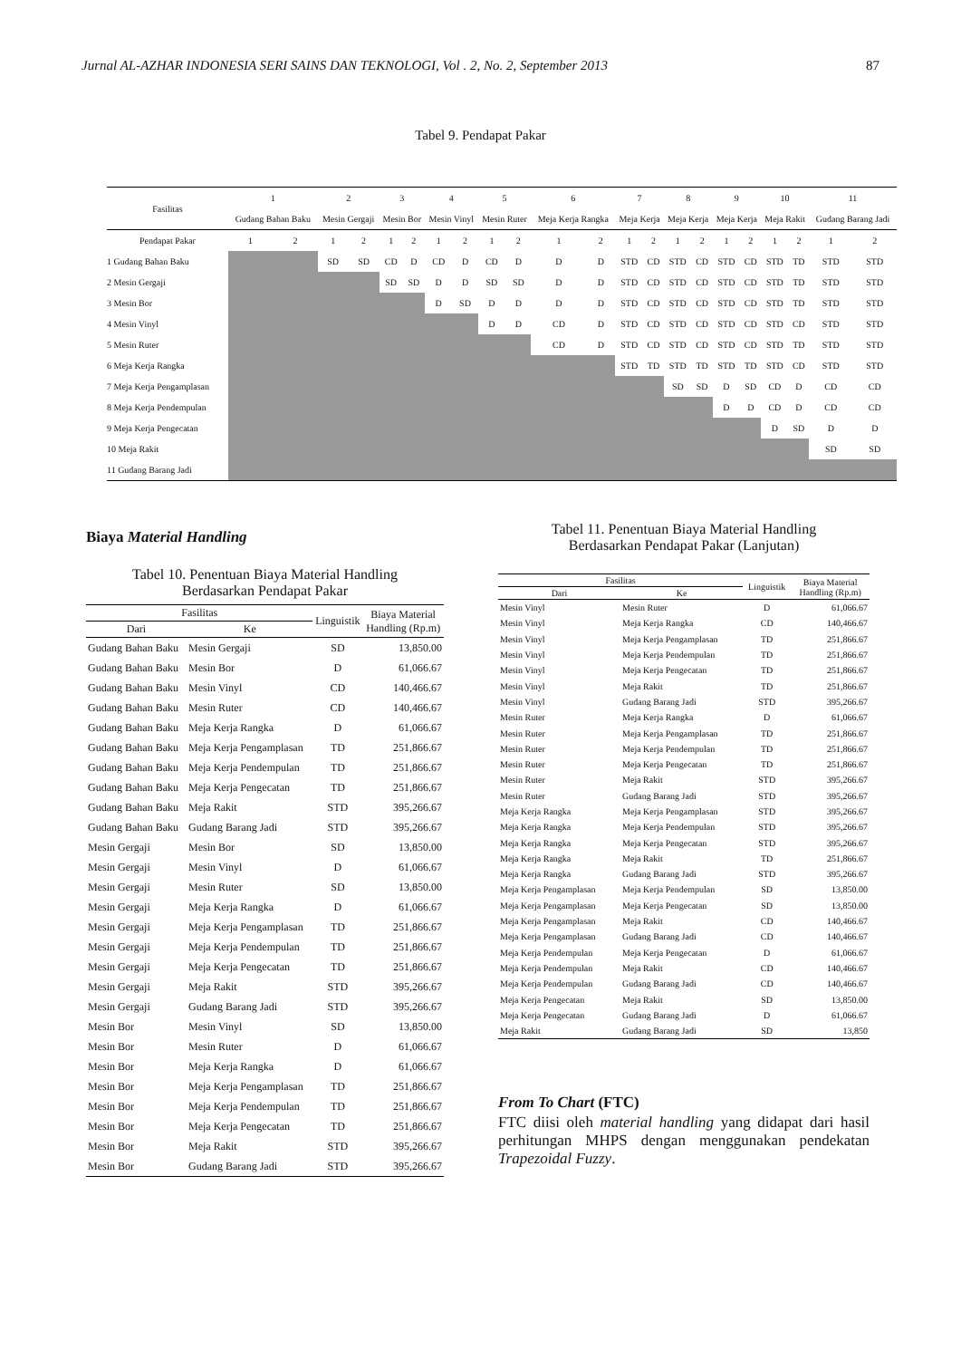Jurnal AL-AZHAR INDONESIA SERI SAINS DAN TEKNOLOGI, Vol . 2, No. 2, September 2013 87
Tabel 9. Pendapat Pakar
| Fasilitas | 1 | | 2 | | 3 | | 4 | | 5 | | 6 | | 7 | | 8 | | 9 | | 10 | | 11 | |
| --- | --- | --- | --- | --- | --- | --- | --- | --- | --- | --- | --- | --- | --- | --- | --- | --- | --- | --- | --- | --- | --- | --- |
| | Gudang Bahan Baku | | Mesin Gergaji | | Mesin Bor | | Mesin Vinyl | | Mesin Ruter | | Meja Kerja Rangka | | Meja Kerja | | Meja Kerja | | Meja Kerja | | Meja Rakit | | Gudang Barang Jadi | |
| Pendapat Pakar | 1 | 2 | 1 | 2 | 1 | 2 | 1 | 2 | 1 | 2 | 1 | 2 | 1 | 2 | 1 | 2 | 1 | 2 | 1 | 2 | 1 | 2 |
| 1 Gudang Bahan Baku | | | SD | SD | CD | D | CD | D | CD | D | D | D | STD | CD | STD | CD | STD | CD | STD | TD | STD | STD |
| 2 Mesin Gergaji | | | | | SD | SD | D | D | SD | SD | D | D | STD | CD | STD | CD | STD | CD | STD | TD | STD | STD |
| 3 Mesin Bor | | | | | | | D | SD | D | D | D | D | STD | CD | STD | CD | STD | CD | STD | TD | STD | STD |
| 4 Mesin Vinyl | | | | | | | | | D | D | CD | D | STD | CD | STD | CD | STD | CD | STD | CD | STD | STD |
| 5 Mesin Ruter | | | | | | | | | | | CD | D | STD | CD | STD | CD | STD | CD | STD | TD | STD | STD |
| 6 Meja Kerja Rangka | | | | | | | | | | | | | STD | TD | STD | TD | STD | TD | STD | CD | STD | STD |
| 7 Meja Kerja Pengamplasan | | | | | | | | | | | | | | | SD | SD | D | SD | CD | D | CD | CD |
| 8 Meja Kerja Pendempulan | | | | | | | | | | | | | | | | | D | D | CD | D | CD | CD |
| 9 Meja Kerja Pengecatan | | | | | | | | | | | | | | | | | | | D | SD | D | D |
| 10 Meja Rakit | | | | | | | | | | | | | | | | | | | | | SD | SD |
| 11 Gudang Barang Jadi | | | | | | | | | | | | | | | | | | | | | | |
Biaya Material Handling
Tabel 10. Penentuan Biaya Material Handling
Berdasarkan Pendapat Pakar
| Fasilitas | | Linguistik | Biaya Material Handling (Rp.m) |
| --- | --- | --- | --- |
| Dari | Ke | | |
| Gudang Bahan Baku | Mesin Gergaji | SD | 13,850.00 |
| Gudang Bahan Baku | Mesin Bor | D | 61,066.67 |
| Gudang Bahan Baku | Mesin Vinyl | CD | 140,466.67 |
| Gudang Bahan Baku | Mesin Ruter | CD | 140,466.67 |
| Gudang Bahan Baku | Meja Kerja Rangka | D | 61,066.67 |
| Gudang Bahan Baku | Meja Kerja Pengamplasan | TD | 251,866.67 |
| Gudang Bahan Baku | Meja Kerja Pendempulan | TD | 251,866.67 |
| Gudang Bahan Baku | Meja Kerja Pengecatan | TD | 251,866.67 |
| Gudang Bahan Baku | Meja Rakit | STD | 395,266.67 |
| Gudang Bahan Baku | Gudang Barang Jadi | STD | 395,266.67 |
| Mesin Gergaji | Mesin Bor | SD | 13,850.00 |
| Mesin Gergaji | Mesin Vinyl | D | 61,066.67 |
| Mesin Gergaji | Mesin Ruter | SD | 13,850.00 |
| Mesin Gergaji | Meja Kerja Rangka | D | 61,066.67 |
| Mesin Gergaji | Meja Kerja Pengamplasan | TD | 251,866.67 |
| Mesin Gergaji | Meja Kerja Pendempulan | TD | 251,866.67 |
| Mesin Gergaji | Meja Kerja Pengecatan | TD | 251,866.67 |
| Mesin Gergaji | Meja Rakit | STD | 395,266.67 |
| Mesin Gergaji | Gudang Barang Jadi | STD | 395,266.67 |
| Mesin Bor | Mesin Vinyl | SD | 13,850.00 |
| Mesin Bor | Mesin Ruter | D | 61,066.67 |
| Mesin Bor | Meja Kerja Rangka | D | 61,066.67 |
| Mesin Bor | Meja Kerja Pengamplasan | TD | 251,866.67 |
| Mesin Bor | Meja Kerja Pendempulan | TD | 251,866.67 |
| Mesin Bor | Meja Kerja Pengecatan | TD | 251,866.67 |
| Mesin Bor | Meja Rakit | STD | 395,266.67 |
| Mesin Bor | Gudang Barang Jadi | STD | 395,266.67 |
Tabel 11. Penentuan Biaya Material Handling
Berdasarkan Pendapat Pakar (Lanjutan)
| Fasilitas | | Linguistik | Biaya Material Handling (Rp.m) |
| --- | --- | --- | --- |
| Dari | Ke | | |
| Mesin Vinyl | Mesin Ruter | D | 61,066.67 |
| Mesin Vinyl | Meja Kerja Rangka | CD | 140,466.67 |
| Mesin Vinyl | Meja Kerja Pengamplasan | TD | 251,866.67 |
| Mesin Vinyl | Meja Kerja Pendempulan | TD | 251,866.67 |
| Mesin Vinyl | Meja Kerja Pengecatan | TD | 251,866.67 |
| Mesin Vinyl | Meja Rakit | TD | 251,866.67 |
| Mesin Vinyl | Gudang Barang Jadi | STD | 395,266.67 |
| Mesin Ruter | Meja Kerja Rangka | D | 61,066.67 |
| Mesin Ruter | Meja Kerja Pengamplasan | TD | 251,866.67 |
| Mesin Ruter | Meja Kerja Pendempulan | TD | 251,866.67 |
| Mesin Ruter | Meja Kerja Pengecatan | TD | 251,866.67 |
| Mesin Ruter | Meja Rakit | STD | 395,266.67 |
| Mesin Ruter | Gudang Barang Jadi | STD | 395,266.67 |
| Meja Kerja Rangka | Meja Kerja Pengamplasan | STD | 395,266.67 |
| Meja Kerja Rangka | Meja Kerja Pendempulan | STD | 395,266.67 |
| Meja Kerja Rangka | Meja Kerja Pengecatan | STD | 395,266.67 |
| Meja Kerja Rangka | Meja Rakit | TD | 251,866.67 |
| Meja Kerja Rangka | Gudang Barang Jadi | STD | 395,266.67 |
| Meja Kerja Pengamplasan | Meja Kerja Pendempulan | SD | 13,850.00 |
| Meja Kerja Pengamplasan | Meja Kerja Pengecatan | SD | 13,850.00 |
| Meja Kerja Pengamplasan | Meja Rakit | CD | 140,466.67 |
| Meja Kerja Pengamplasan | Gudang Barang Jadi | CD | 140,466.67 |
| Meja Kerja Pendempulan | Meja Kerja Pengecatan | D | 61,066.67 |
| Meja Kerja Pendempulan | Meja Rakit | CD | 140,466.67 |
| Meja Kerja Pendempulan | Gudang Barang Jadi | CD | 140,466.67 |
| Meja Kerja Pengecatan | Meja Rakit | SD | 13,850.00 |
| Meja Kerja Pengecatan | Gudang Barang Jadi | D | 61,066.67 |
| Meja Rakit | Gudang Barang Jadi | SD | 13,850 |
From To Chart (FTC)
FTC diisi oleh material handling yang didapat dari hasil perhitungan MHPS dengan menggunakan pendekatan Trapezoidal Fuzzy.